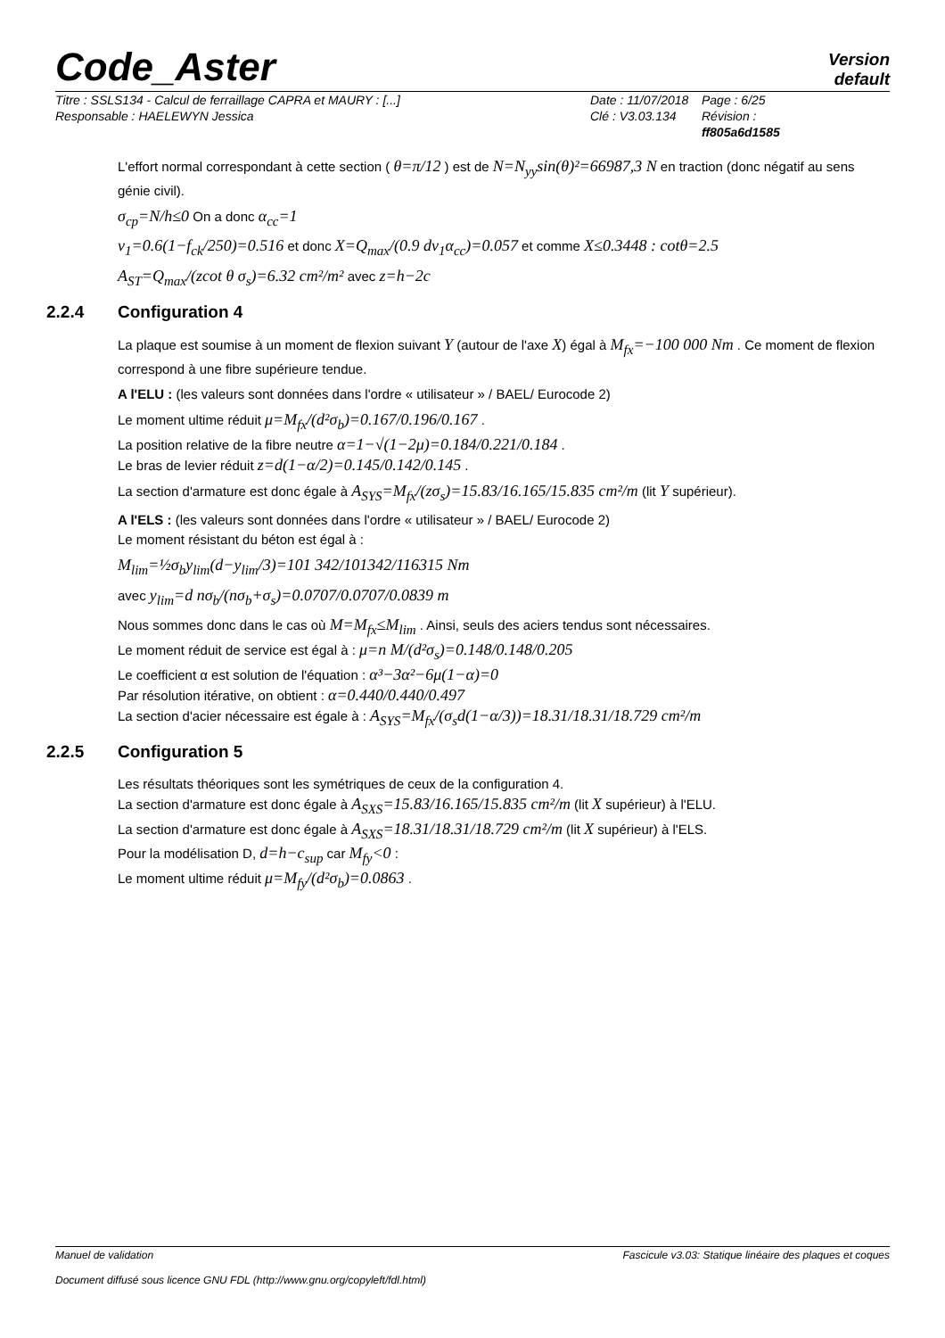Code_Aster
Version
default
Titre : SSLS134 - Calcul de ferraillage CAPRA et MAURY : [...]
Responsable : HAELEWYN Jessica
Date : 11/07/2018
Clé : V3.03.134
Page : 6/25
Révision :
ff805a6d1585
L'effort normal correspondant à cette section ( θ=π/12 ) est de N=N<sub>yy</sub>sin(θ)²=66987,3 N en traction (donc négatif au sens génie civil).
σ<sub>cp</sub>=N/h≤0 On a donc α<sub>cc</sub>=1
v<sub>1</sub>=0.6(1−f<sub>ck</sub>/250)=0.516 et donc X=Q<sub>max</sub>/(0.9 dv<sub>1</sub>α<sub>cc</sub>)=0.057 et comme X≤0.3448 : cotθ=2.5
A<sub>ST</sub>=Q<sub>max</sub>/(zcot θ σ<sub>s</sub>)=6.32 cm²/m² avec z=h−2c
2.2.4 Configuration 4
La plaque est soumise à un moment de flexion suivant Y (autour de l'axe X) égal à M<sub>fx</sub>=−100 000 Nm . Ce moment de flexion correspond à une fibre supérieure tendue.
A l'ELU : (les valeurs sont données dans l'ordre « utilisateur » / BAEL/ Eurocode 2)
Le moment ultime réduit μ=M<sub>fx</sub>/(d²σ<sub>b</sub>)=0.167/0.196/0.167 .
La position relative de la fibre neutre α=1−√(1−2μ)=0.184/0.221/0.184 .
Le bras de levier réduit z=d(1−α/2)=0.145/0.142/0.145 .
La section d'armature est donc égale à A<sub>SYS</sub>=M<sub>fx</sub>/(zσ<sub>s</sub>)=15.83/16.165/15.835 cm²/m (lit Y supérieur).
A l'ELS : (les valeurs sont données dans l'ordre « utilisateur » / BAEL/ Eurocode 2)
Le moment résistant du béton est égal à :
M<sub>lim</sub>=½σ<sub>b</sub>y<sub>lim</sub>(d−y<sub>lim</sub>/3)=101 342/101342/116315 Nm
avec y<sub>lim</sub>=d nσ<sub>b</sub>/(nσ<sub>b</sub>+σ<sub>s</sub>)=0.0707/0.0707/0.0839 m
Nous sommes donc dans le cas où M=M<sub>fx</sub>≤M<sub>lim</sub> . Ainsi, seuls des aciers tendus sont nécessaires.
Le moment réduit de service est égal à : μ=n M/(d²σ<sub>s</sub>)=0.148/0.148/0.205
Le coefficient α est solution de l'équation : α³−3α²−6μ(1−α)=0
Par résolution itérative, on obtient : α=0.440/0.440/0.497
La section d'acier nécessaire est égale à : A<sub>SYS</sub>=M<sub>fx</sub>/(σ<sub>s</sub>d(1−α/3))=18.31/18.31/18.729 cm²/m
2.2.5 Configuration 5
Les résultats théoriques sont les symétriques de ceux de la configuration 4.
La section d'armature est donc égale à A<sub>SXS</sub>=15.83/16.165/15.835 cm²/m (lit X supérieur) à l'ELU.
La section d'armature est donc égale à A<sub>SXS</sub>=18.31/18.31/18.729 cm²/m (lit X supérieur) à l'ELS.
Pour la modélisation D, d=h−c<sub>sup</sub> car M<sub>fy</sub><0 :
Le moment ultime réduit μ=M<sub>fy</sub>/(d²σ<sub>b</sub>)=0.0863 .
Manuel de validation Fascicule v3.03: Statique linéaire des plaques et coques
Document diffusé sous licence GNU FDL (http://www.gnu.org/copyleft/fdl.html)